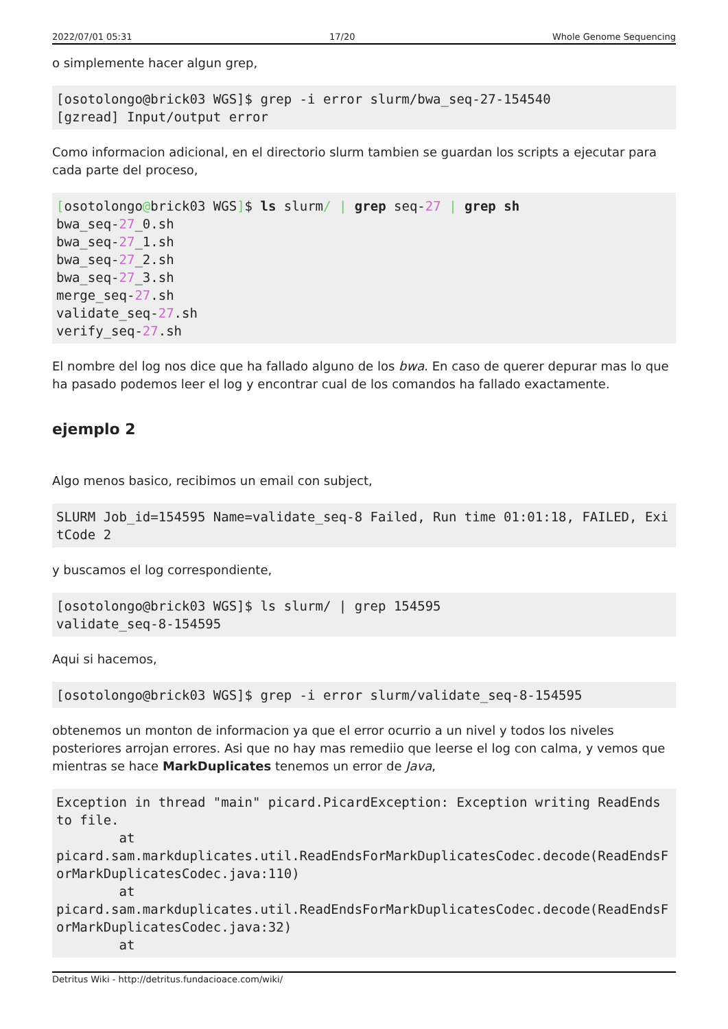2022/07/01 05:31 17/20 Whole Genome Sequencing
o simplemente hacer algun grep,
[osotolongo@brick03 WGS]$ grep -i error slurm/bwa_seq-27-154540
[gzread] Input/output error
Como informacion adicional, en el directorio slurm tambien se guardan los scripts a ejecutar para cada parte del proceso,
[osotolongo@brick03 WGS]$ ls slurm/ | grep seq-27 | grep sh
bwa_seq-27_0.sh
bwa_seq-27_1.sh
bwa_seq-27_2.sh
bwa_seq-27_3.sh
merge_seq-27.sh
validate_seq-27.sh
verify_seq-27.sh
El nombre del log nos dice que ha fallado alguno de los bwa. En caso de querer depurar mas lo que ha pasado podemos leer el log y encontrar cual de los comandos ha fallado exactamente.
ejemplo 2
Algo menos basico, recibimos un email con subject,
SLURM Job_id=154595 Name=validate_seq-8 Failed, Run time 01:01:18, FAILED, ExitCode 2
y buscamos el log correspondiente,
[osotolongo@brick03 WGS]$ ls slurm/ | grep 154595
validate_seq-8-154595
Aqui si hacemos,
[osotolongo@brick03 WGS]$ grep -i error slurm/validate_seq-8-154595
obtenemos un monton de informacion ya que el error ocurrio a un nivel y todos los niveles posteriores arrojan errores. Asi que no hay mas remediio que leerse el log con calma, y vemos que mientras se hace MarkDuplicates tenemos un error de Java,
Exception in thread "main" picard.PicardException: Exception writing ReadEnds to file.
        at
picard.sam.markduplicates.util.ReadEndsForMarkDuplicatesCodec.decode(ReadEndsForMarkDuplicatesCodec.java:110)
        at
picard.sam.markduplicates.util.ReadEndsForMarkDuplicatesCodec.decode(ReadEndsForMarkDuplicatesCodec.java:32)
        at
Detritus Wiki - http://detritus.fundacioace.com/wiki/